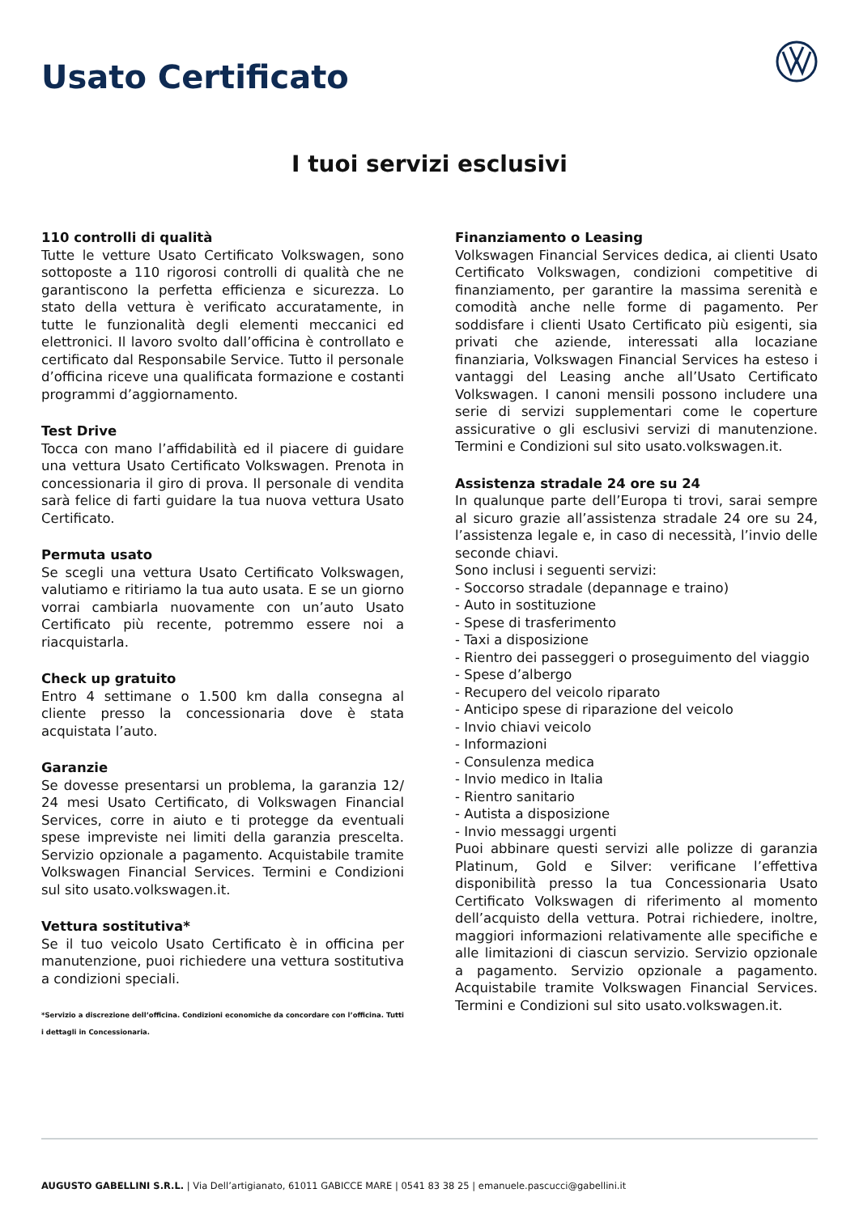Usato Certificato
I tuoi servizi esclusivi
110 controlli di qualità
Tutte le vetture Usato Certificato Volkswagen, sono sottoposte a 110 rigorosi controlli di qualità che ne garantiscono la perfetta efficienza e sicurezza. Lo stato della vettura è verificato accuratamente, in tutte le funzionalità degli elementi meccanici ed elettronici. Il lavoro svolto dall’officina è controllato e certificato dal Responsabile Service. Tutto il personale d’officina riceve una qualificata formazione e costanti programmi d’aggiornamento.
Test Drive
Tocca con mano l’affidabilità ed il piacere di guidare una vettura Usato Certificato Volkswagen. Prenota in concessionaria il giro di prova. Il personale di vendita sarà felice di farti guidare la tua nuova vettura Usato Certificato.
Permuta usato
Se scegli una vettura Usato Certificato Volkswagen, valutiamo e ritiriamo la tua auto usata. E se un giorno vorrai cambiarla nuovamente con un’auto Usato Certificato più recente, potremmo essere noi a riacquistarla.
Check up gratuito
Entro 4 settimane o 1.500 km dalla consegna al cliente presso la concessionaria dove è stata acquistata l’auto.
Garanzie
Se dovesse presentarsi un problema, la garanzia 12/ 24 mesi Usato Certificato, di Volkswagen Financial Services, corre in aiuto e ti protegge da eventuali spese impreviste nei limiti della garanzia prescelta. Servizio opzionale a pagamento. Acquistabile tramite Volkswagen Financial Services. Termini e Condizioni sul sito usato.volkswagen.it.
Vettura sostitutiva*
Se il tuo veicolo Usato Certificato è in officina per manutenzione, puoi richiedere una vettura sostitutiva a condizioni speciali.
*Servizio a discrezione dell’officina. Condizioni economiche da concordare con l’officina. Tutti i dettagli in Concessionaria.
Finanziamento o Leasing
Volkswagen Financial Services dedica, ai clienti Usato Certificato Volkswagen, condizioni competitive di finanziamento, per garantire la massima serenità e comodità anche nelle forme di pagamento. Per soddisfare i clienti Usato Certificato più esigenti, sia privati che aziende, interessati alla locaziane finanziaria, Volkswagen Financial Services ha esteso i vantaggi del Leasing anche all’Usato Certificato Volkswagen. I canoni mensili possono includere una serie di servizi supplementari come le coperture assicurative o gli esclusivi servizi di manutenzione. Termini e Condizioni sul sito usato.volkswagen.it.
Assistenza stradale 24 ore su 24
In qualunque parte dell’Europa ti trovi, sarai sempre al sicuro grazie all’assistenza stradale 24 ore su 24, l’assistenza legale e, in caso di necessità, l’invio delle seconde chiavi.
Sono inclusi i seguenti servizi:
- Soccorso stradale (depannage e traino)
- Auto in sostituzione
- Spese di trasferimento
- Taxi a disposizione
- Rientro dei passeggeri o proseguimento del viaggio
- Spese d’albergo
- Recupero del veicolo riparato
- Anticipo spese di riparazione del veicolo
- Invio chiavi veicolo
- Informazioni
- Consulenza medica
- Invio medico in Italia
- Rientro sanitario
- Autista a disposizione
- Invio messaggi urgenti
Puoi abbinare questi servizi alle polizze di garanzia Platinum, Gold e Silver: verificane l’effettiva disponibilità presso la tua Concessionaria Usato Certificato Volkswagen di riferimento al momento dell’acquisto della vettura. Potrai richiedere, inoltre, maggiori informazioni relativamente alle specifiche e alle limitazioni di ciascun servizio. Servizio opzionale a pagamento. Servizio opzionale a pagamento. Acquistabile tramite Volkswagen Financial Services. Termini e Condizioni sul sito usato.volkswagen.it.
AUGUSTO GABELLINI S.R.L. | Via Dell’artigianato, 61011 GABICCE MARE | 0541 83 38 25 | emanuele.pascucci@gabellini.it